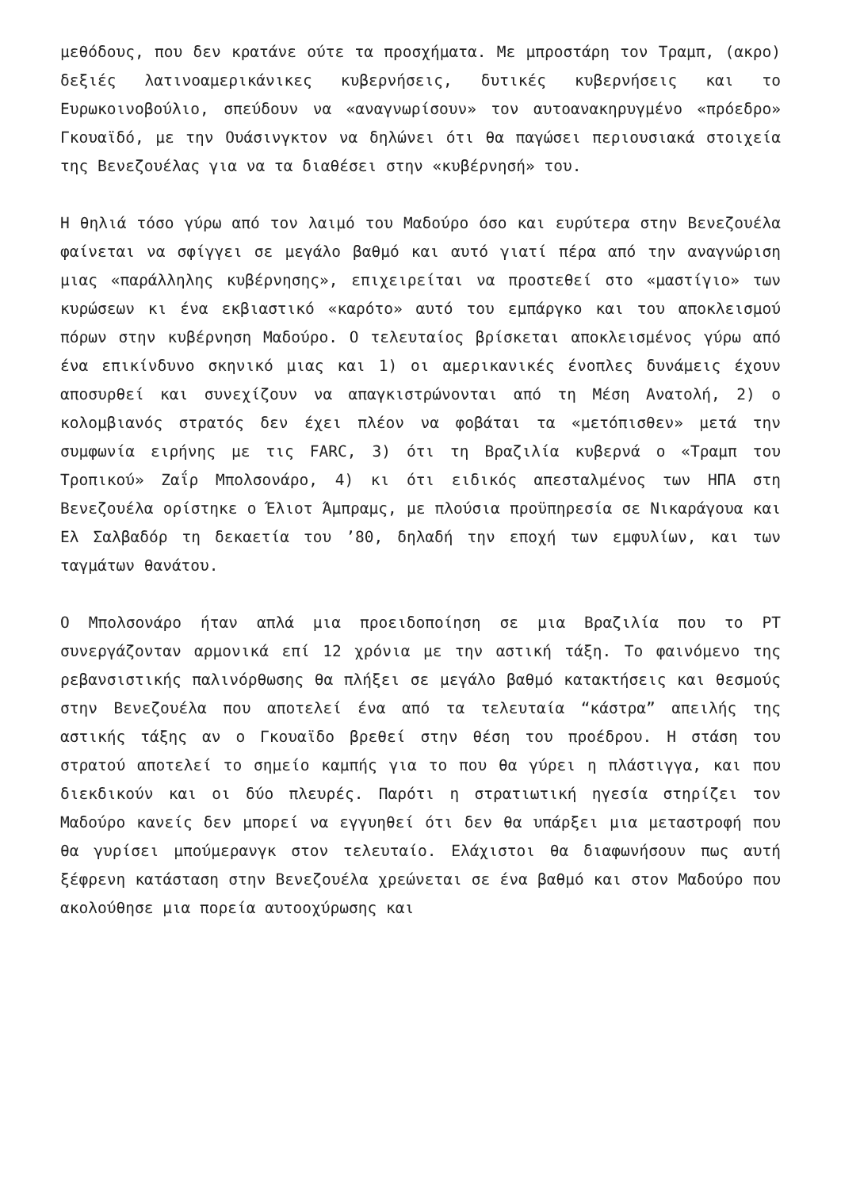μεθόδους, που δεν κρατάνε ούτε τα προσχήματα. Με μπροστάρη τον Τραμπ, (ακρο) δεξιές λατινοαμερικάνικες κυβερνήσεις, δυτικές κυβερνήσεις και το Ευρωκοινοβούλιο, σπεύδουν να «αναγνωρίσουν» τον αυτοανακηρυγμένο «πρόεδρο» Γκουαϊδό, με την Ουάσινγκτον να δηλώνει ότι θα παγώσει περιουσιακά στοιχεία της Βενεζουέλας για να τα διαθέσει στην «κυβέρνησή» του.
Η θηλιά τόσο γύρω από τον λαιμό του Μαδούρο όσο και ευρύτερα στην Βενεζουέλα φαίνεται να σφίγγει σε μεγάλο βαθμό και αυτό γιατί πέρα από την αναγνώριση μιας «παράλληλης κυβέρνησης», επιχειρείται να προστεθεί στο «μαστίγιο» των κυρώσεων κι ένα εκβιαστικό «καρότο» αυτό του εμπάργκο και του αποκλεισμού πόρων στην κυβέρνηση Μαδούρο. Ο τελευταίος βρίσκεται αποκλεισμένος γύρω από ένα επικίνδυνο σκηνικό μιας και 1) οι αμερικανικές ένοπλες δυνάμεις έχουν αποσυρθεί και συνεχίζουν να απαγκιστρώνονται από τη Μέση Ανατολή, 2) ο κολομβιανός στρατός δεν έχει πλέον να φοβάται τα «μετόπισθεν» μετά την συμφωνία ειρήνης με τις FARC, 3) ότι τη Βραζιλία κυβερνά ο «Τραμπ του Τροπικού» Ζαΐρ Μπολσονάρο, 4) κι ότι ειδικός απεσταλμένος των ΗΠΑ στη Βενεζουέλα ορίστηκε ο Έλιοτ Άμπραμς, με πλούσια προϋπηρεσία σε Νικαράγουα και Ελ Σαλβαδόρ τη δεκαετία του ’80, δηλαδή την εποχή των εμφυλίων, και των ταγμάτων θανάτου.
Ο Μπολσονάρο ήταν απλά μια προειδοποίηση σε μια Βραζιλία που το PT συνεργάζονταν αρμονικά επί 12 χρόνια με την αστική τάξη. Το φαινόμενο της ρεβανσιστικής παλινόρθωσης θα πλήξει σε μεγάλο βαθμό κατακτήσεις και θεσμούς στην Βενεζουέλα που αποτελεί ένα από τα τελευταία “κάστρα” απειλής της αστικής τάξης αν ο Γκουαϊδο βρεθεί στην θέση του προέδρου. Η στάση του στρατού αποτελεί το σημείο καμπής για το που θα γύρει η πλάστιγγα, και που διεκδικούν και οι δύο πλευρές. Παρότι η στρατιωτική ηγεσία στηρίζει τον Μαδούρο κανείς δεν μπορεί να εγγυηθεί ότι δεν θα υπάρξει μια μεταστροφή που θα γυρίσει μπούμερανγκ στον τελευταίο. Ελάχιστοι θα διαφωνήσουν πως αυτή ξέφρενη κατάσταση στην Βενεζουέλα χρεώνεται σε ένα βαθμό και στον Μαδούρο που ακολούθησε μια πορεία αυτοοχύρωσης και